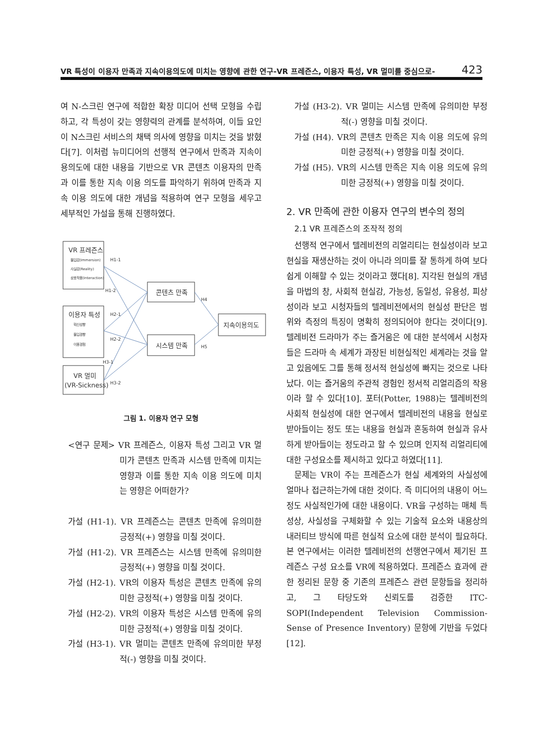VR 특성이 이용자 만족과 지속이용의도에 미치는 영향에 관한 연구-VR 프레즌스, 이용자 특성, VR 멀미를 중심으로- 423
여 N-스크린 연구에 적합한 확장 미디어 선택 모형을 수립하고, 각 특성이 갖는 영향력의 관계를 분석하여, 이들 요인이 N스크린 서비스의 채택 의사에 영향을 미치는 것을 밝혔다[7]. 이처럼 뉴미디어의 선행적 연구에서 만족과 지속이용의도에 대한 내용을 기반으로 VR 콘텐츠 이용자의 만족과 이를 통한 지속 이용 의도를 파악하기 위하여 만족과 지속 이용 의도에 대한 개념을 적용하여 연구 모형을 세우고 세부적인 가설을 통해 진행하였다.
VR 프레즌스
이용자 특성
VR 멀미
(VR-Sickness)
콘텐츠 만족
시스템 만족
지속이용의도
몰입감(Immersion)
사실감(Reality)
상호작용(Interaction)
혁신성향
몰입경향
이용경험
H1-1
H1-2
H2-1
H2-2
H3-1
H3-2
H4
H5
그림 1. 이용자 연구 모형
<연구 문제> VR 프레즌스, 이용자 특성 그리고 VR 멀미가 콘텐츠 만족과 시스템 만족에 미치는 영향과 이를 통한 지속 이용 의도에 미치는 영향은 어떠한가?
가설 (H1-1). VR 프레즌스는 콘텐츠 만족에 유의미한 긍정적(+) 영향을 미칠 것이다.
가설 (H1-2). VR 프레즌스는 시스템 만족에 유의미한 긍정적(+) 영향을 미칠 것이다.
가설 (H2-1). VR의 이용자 특성은 콘텐츠 만족에 유의미한 긍정적(+) 영향을 미칠 것이다.
가설 (H2-2). VR의 이용자 특성은 시스템 만족에 유의미한 긍정적(+) 영향을 미칠 것이다.
가설 (H3-1). VR 멀미는 콘텐츠 만족에 유의미한 부정적(-) 영향을 미칠 것이다.
가설 (H3-2). VR 멀미는 시스템 만족에 유의미한 부정적(-) 영향을 미칠 것이다.
가설 (H4). VR의 콘텐츠 만족은 지속 이용 의도에 유의미한 긍정적(+) 영향을 미칠 것이다.
가설 (H5). VR의 시스템 만족은 지속 이용 의도에 유의미한 긍정적(+) 영향을 미칠 것이다.
2. VR 만족에 관한 이용자 연구의 변수의 정의
2.1 VR 프레즌스의 조작적 정의
선행적 연구에서 텔레비전의 리얼리티는 현실성이라 보고 현실을 재생산하는 것이 아니라 의미를 잘 통하게 하여 보다 쉽게 이해할 수 있는 것이라고 했다[8]. 지각된 현실의 개념을 마법의 창, 사회적 현실감, 가능성, 동일성, 유용성, 피상성이라 보고 시청자들의 텔레비전에서의 현실성 판단은 범위와 측정의 특징이 명확히 정의되어야 한다는 것이다[9]. 텔레비전 드라마가 주는 즐거움은 에 대한 분석에서 시청자들은 드라마 속 세계가 과장된 비현실적인 세계라는 것을 알고 있음에도 그를 통해 정서적 현실성에 빠지는 것으로 나타났다. 이는 즐거움의 주관적 경험인 정서적 리얼리즘의 작용이라 할 수 있다[10]. 포터(Potter, 1988)는 텔레비전의 사회적 현실성에 대한 연구에서 텔레비전의 내용을 현실로 받아들이는 정도 또는 내용을 현실과 혼동하여 현실과 유사하게 받아들이는 정도라고 할 수 있으며 인지적 리얼리티에 대한 구성요소를 제시하고 있다고 하였다[11].
문제는 VR이 주는 프레즌스가 현실 세계와의 사실성에 얼마나 접근하는가에 대한 것이다. 즉 미디어의 내용이 어느 정도 사실적인가에 대한 내용이다. VR을 구성하는 매체 특성상, 사실성을 구체화할 수 있는 기술적 요소와 내용상의 내러티브 방식에 따른 현실적 요소에 대한 분석이 필요하다. 본 연구에서는 이러한 텔레비전의 선행연구에서 제기된 프레즌스 구성 요소를 VR에 적용하였다. 프레즌스 효과에 관한 정리된 문항 중 기존의 프레즌스 관련 문항들을 정리하고, 그 타당도와 신뢰도를 검증한 ITC-SOPI(Independent Television Commission-Sense of Presence Inventory) 문항에 기반을 두었다[12].